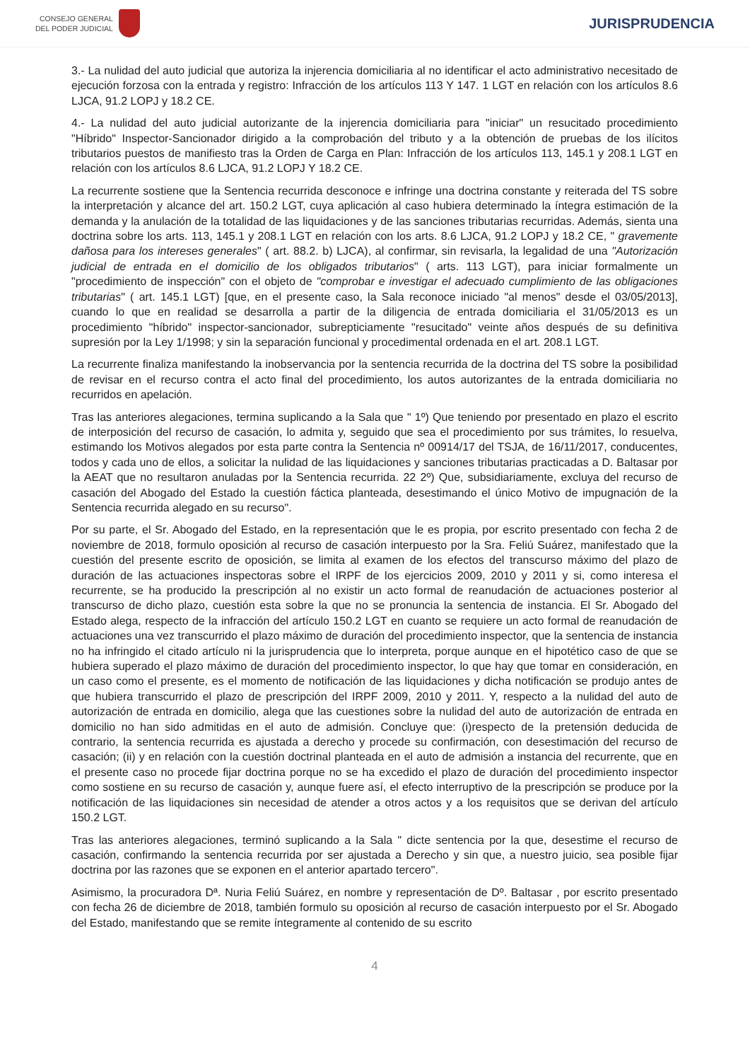CONSEJO GENERAL
DEL PODER JUDICIAL
JURISPRUDENCIA
3.- La nulidad del auto judicial que autoriza la injerencia domiciliaria al no identificar el acto administrativo necesitado de ejecución forzosa con la entrada y registro: Infracción de los artículos 113 Y 147. 1 LGT en relación con los artículos 8.6 LJCA, 91.2 LOPJ y 18.2 CE.
4.- La nulidad del auto judicial autorizante de la injerencia domiciliaria para "iniciar" un resucitado procedimiento "Híbrido" Inspector-Sancionador dirigido a la comprobación del tributo y a la obtención de pruebas de los ilícitos tributarios puestos de manifiesto tras la Orden de Carga en Plan: Infracción de los artículos 113, 145.1 y 208.1 LGT en relación con los artículos 8.6 LJCA, 91.2 LOPJ Y 18.2 CE.
La recurrente sostiene que la Sentencia recurrida desconoce e infringe una doctrina constante y reiterada del TS sobre la interpretación y alcance del art. 150.2 LGT, cuya aplicación al caso hubiera determinado la íntegra estimación de la demanda y la anulación de la totalidad de las liquidaciones y de las sanciones tributarias recurridas. Además, sienta una doctrina sobre los arts. 113, 145.1 y 208.1 LGT en relación con los arts. 8.6 LJCA, 91.2 LOPJ y 18.2 CE, " gravemente dañosa para los intereses generales" ( art. 88.2. b) LJCA), al confirmar, sin revisarla, la legalidad de una "Autorización judicial de entrada en el domicilio de los obligados tributarios" ( arts. 113 LGT), para iniciar formalmente un "procedimiento de inspección" con el objeto de "comprobar e investigar el adecuado cumplimiento de las obligaciones tributarias" ( art. 145.1 LGT) [que, en el presente caso, la Sala reconoce iniciado "al menos" desde el 03/05/2013], cuando lo que en realidad se desarrolla a partir de la diligencia de entrada domiciliaria el 31/05/2013 es un procedimiento "híbrido" inspector-sancionador, subrepticiamente "resucitado" veinte años después de su definitiva supresión por la Ley 1/1998; y sin la separación funcional y procedimental ordenada en el art. 208.1 LGT.
La recurrente finaliza manifestando la inobservancia por la sentencia recurrida de la doctrina del TS sobre la posibilidad de revisar en el recurso contra el acto final del procedimiento, los autos autorizantes de la entrada domiciliaria no recurridos en apelación.
Tras las anteriores alegaciones, termina suplicando a la Sala que " 1º) Que teniendo por presentado en plazo el escrito de interposición del recurso de casación, lo admita y, seguido que sea el procedimiento por sus trámites, lo resuelva, estimando los Motivos alegados por esta parte contra la Sentencia nº 00914/17 del TSJA, de 16/11/2017, conducentes, todos y cada uno de ellos, a solicitar la nulidad de las liquidaciones y sanciones tributarias practicadas a D. Baltasar por la AEAT que no resultaron anuladas por la Sentencia recurrida. 22 2º) Que, subsidiariamente, excluya del recurso de casación del Abogado del Estado la cuestión fáctica planteada, desestimando el único Motivo de impugnación de la Sentencia recurrida alegado en su recurso".
Por su parte, el Sr. Abogado del Estado, en la representación que le es propia, por escrito presentado con fecha 2 de noviembre de 2018, formulo oposición al recurso de casación interpuesto por la Sra. Feliú Suárez, manifestado que la cuestión del presente escrito de oposición, se limita al examen de los efectos del transcurso máximo del plazo de duración de las actuaciones inspectoras sobre el IRPF de los ejercicios 2009, 2010 y 2011 y si, como interesa el recurrente, se ha producido la prescripción al no existir un acto formal de reanudación de actuaciones posterior al transcurso de dicho plazo, cuestión esta sobre la que no se pronuncia la sentencia de instancia. El Sr. Abogado del Estado alega, respecto de la infracción del artículo 150.2 LGT en cuanto se requiere un acto formal de reanudación de actuaciones una vez transcurrido el plazo máximo de duración del procedimiento inspector, que la sentencia de instancia no ha infringido el citado artículo ni la jurisprudencia que lo interpreta, porque aunque en el hipotético caso de que se hubiera superado el plazo máximo de duración del procedimiento inspector, lo que hay que tomar en consideración, en un caso como el presente, es el momento de notificación de las liquidaciones y dicha notificación se produjo antes de que hubiera transcurrido el plazo de prescripción del IRPF 2009, 2010 y 2011. Y, respecto a la nulidad del auto de autorización de entrada en domicilio, alega que las cuestiones sobre la nulidad del auto de autorización de entrada en domicilio no han sido admitidas en el auto de admisión. Concluye que: (i)respecto de la pretensión deducida de contrario, la sentencia recurrida es ajustada a derecho y procede su confirmación, con desestimación del recurso de casación; (ii) y en relación con la cuestión doctrinal planteada en el auto de admisión a instancia del recurrente, que en el presente caso no procede fijar doctrina porque no se ha excedido el plazo de duración del procedimiento inspector como sostiene en su recurso de casación y, aunque fuere así, el efecto interruptivo de la prescripción se produce por la notificación de las liquidaciones sin necesidad de atender a otros actos y a los requisitos que se derivan del artículo 150.2 LGT.
Tras las anteriores alegaciones, terminó suplicando a la Sala " dicte sentencia por la que, desestime el recurso de casación, confirmando la sentencia recurrida por ser ajustada a Derecho y sin que, a nuestro juicio, sea posible fijar doctrina por las razones que se exponen en el anterior apartado tercero".
Asimismo, la procuradora Dª. Nuria Feliú Suárez, en nombre y representación de Dº. Baltasar , por escrito presentado con fecha 26 de diciembre de 2018, también formulo su oposición al recurso de casación interpuesto por el Sr. Abogado del Estado, manifestando que se remite íntegramente al contenido de su escrito
4